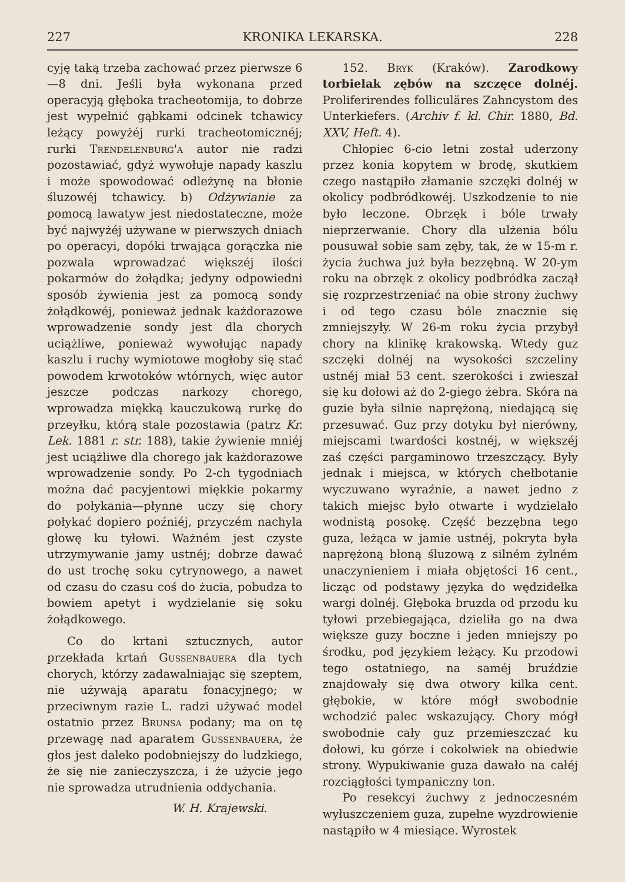227 KRONIKA LEKARSKA. 228
cyję taką trzeba zachować przez pierwsze 6—8 dni. Jeśli była wykonana przed operacyją głęboka tracheotomija, to dobrze jest wypełnić gąbkami odcinek tchawicy leżący powyżéj rurki tracheotomicznéj; rurki Trendelenburg'a autor nie radzi pozostawiać, gdyż wywołuje napady kaszlu i może spowodować odleżynę na błonie śluzowéj tchawicy. b) Odżywianie za pomocą lawatyw jest niedostateczne, może być najwyżéj używane w pierwszych dniach po operacyi, dopóki trwająca gorączka nie pozwala wprowadzać większéj ilości pokarmów do żołądka; jedyny odpowiedni sposób żywienia jest za pomocą sondy żołądkowéj, ponieważ jednak każdorazowe wprowadzenie sondy jest dla chorych uciążliwe, ponieważ wywołując napady kaszlu i ruchy wymiotowe mogłoby się stać powodem krwotoków wtórnych, więc autor jeszcze podczas narkozy chorego, wprowadza miękką kauczukową rurkę do przeyłku, którą stale pozostawia (patrz Kr. Lek. 1881 r. str. 188), takie żywienie mniéj jest uciążliwe dla chorego jak każdorazowe wprowadzenie sondy. Po 2-ch tygodniach można dać pacyjentowi miękkie pokarmy do połykania—płynne uczy się chory połykać dopiero poźniéj, przyczém nachyla głowę ku tyłowi. Ważném jest czyste utrzymywanie jamy ustnéj; dobrze dawać do ust trochę soku cytrynowego, a nawet od czasu do czasu coś do żucia, pobudza to bowiem apetyt i wydzielanie się soku żołądkowego.
Co do krtani sztucznych, autor przekłada krtań Gussenbauera dla tych chorych, którzy zadawalniając się szeptem, nie używają aparatu fonacyjnego; w przeciwnym razie L. radzi używać model ostatnio przez Brunsa podany; ma on tę przewagę nad aparatem Gussenbauera, że głos jest daleko podobniejszy do ludzkiego, że się nie zanieczyszcza, i że użycie jego nie sprowadza utrudnienia oddychania.
W. H. Krajewski.
152. Bryk (Kraków). Zarodkowy torbielak zębów na szczęce dolnéj. Proliferirendes folliculäres Zahncystom des Unterkiefers. (Archiv f. kl. Chir. 1880, Bd. XXV, Heft. 4).
Chłopiec 6-cio letni został uderzony przez konia kopytem w brodę, skutkiem czego nastąpiło złamanie szczęki dolnéj w okolicy podbródkowéj. Uszkodzenie to nie było leczone. Obrzęk i bóle trwały nieprzerwanie. Chory dla ulżenia bólu pousuwał sobie sam zęby, tak, że w 15-m r. życia żuchwa już była bezzębną. W 20-ym roku na obrzęk z okolicy podbródka zaczął się rozprzestrzeniać na obie strony żuchwy i od tego czasu bóle znacznie się zmniejszyły. W 26-m roku życia przybył chory na klinikę krakowską. Wtedy guz szczęki dolnéj na wysokości szczeliny ustnéj miał 53 cent. szerokości i zwieszał się ku dołowi aż do 2-giego żebra. Skóra na guzie była silnie naprężoną, niedającą się przesuwać. Guz przy dotyku był nierówny, miejscami twardości kostnéj, w większéj zaś części pargaminowo trzeszczący. Były jednak i miejsca, w których chełbotanie wyczuwano wyraźnie, a nawet jedno z takich miejsc było otwarte i wydzielało wodnistą posokę. Część bezzębna tego guza, leżąca w jamie ustnéj, pokryta była naprężoną błoną śluzową z silném żylném unaczynieniem i miała objętości 16 cent., licząc od podstawy języka do wędzidełka wargi dolnéj. Głęboka bruzda od przodu ku tyłowi przebiegająca, dzieliła go na dwa większe guzy boczne i jeden mniejszy po środku, pod językiem leżący. Ku przodowi tego ostatniego, na saméj bruździe znajdowały się dwa otwory kilka cent. głębokie, w które mógł swobodnie wchodzić palec wskazujący. Chory mógł swobodnie cały guz przemieszczać ku dołowi, ku górze i cokolwiek na obiedwie strony. Wypukiwanie guza dawało na całéj rozciągłości tympaniczny ton.
Po resekcyi żuchwy z jednoczesném wyłuszczeniem guza, zupełne wyzdrowienie nastąpiło w 4 miesiące. Wyrostek